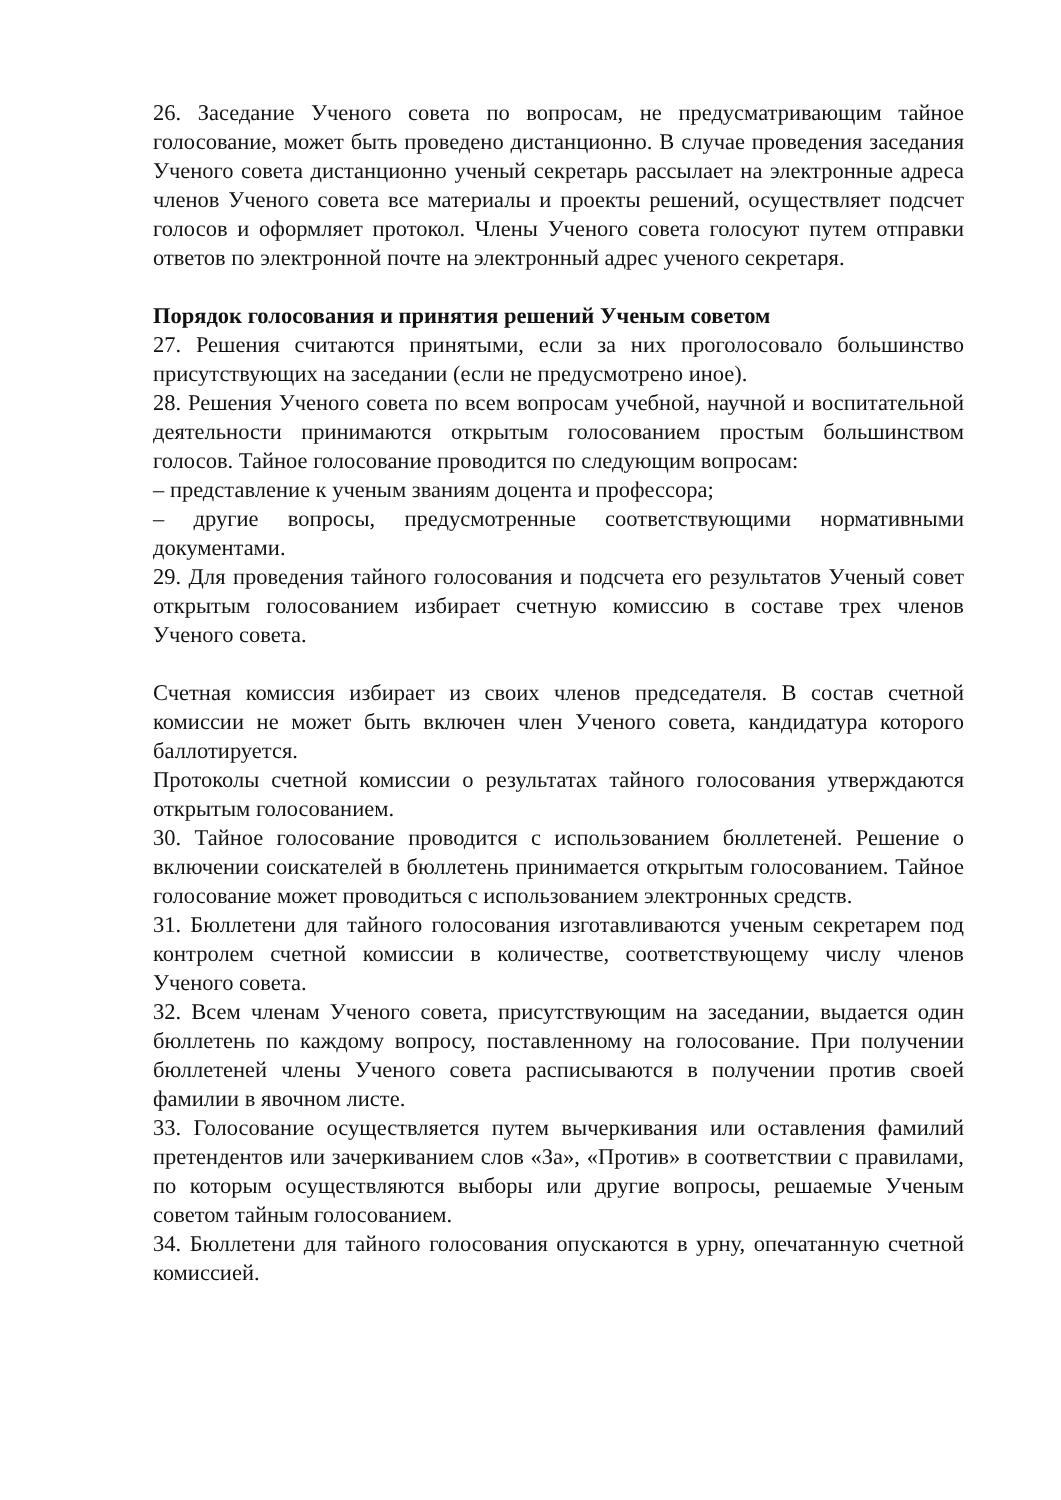26. Заседание Ученого совета по вопросам, не предусматривающим тайное голосование, может быть проведено дистанционно. В случае проведения заседания Ученого совета дистанционно ученый секретарь рассылает на электронные адреса членов Ученого совета все материалы и проекты решений, осуществляет подсчет голосов и оформляет протокол. Члены Ученого совета голосуют путем отправки ответов по электронной почте на электронный адрес ученого секретаря.
Порядок голосования и принятия решений Ученым советом
27. Решения считаются принятыми, если за них проголосовало большинство присутствующих на заседании (если не предусмотрено иное).
28. Решения Ученого совета по всем вопросам учебной, научной и воспитательной деятельности принимаются открытым голосованием простым большинством голосов. Тайное голосование проводится по следующим вопросам:
– представление к ученым званиям доцента и профессора;
– другие вопросы, предусмотренные соответствующими нормативными документами.
29. Для проведения тайного голосования и подсчета его результатов Ученый совет открытым голосованием избирает счетную комиссию в составе трех членов Ученого совета.
Счетная комиссия избирает из своих членов председателя. В состав счетной комиссии не может быть включен член Ученого совета, кандидатура которого баллотируется.
Протоколы счетной комиссии о результатах тайного голосования утверждаются открытым голосованием.
30. Тайное голосование проводится с использованием бюллетеней. Решение о включении соискателей в бюллетень принимается открытым голосованием. Тайное голосование может проводиться с использованием электронных средств.
31. Бюллетени для тайного голосования изготавливаются ученым секретарем под контролем счетной комиссии в количестве, соответствующему числу членов Ученого совета.
32. Всем членам Ученого совета, присутствующим на заседании, выдается один бюллетень по каждому вопросу, поставленному на голосование. При получении бюллетеней члены Ученого совета расписываются в получении против своей фамилии в явочном листе.
33. Голосование осуществляется путем вычеркивания или оставления фамилий претендентов или зачеркиванием слов «За», «Против» в соответствии с правилами, по которым осуществляются выборы или другие вопросы, решаемые Ученым советом тайным голосованием.
34. Бюллетени для тайного голосования опускаются в урну, опечатанную счетной комиссией.